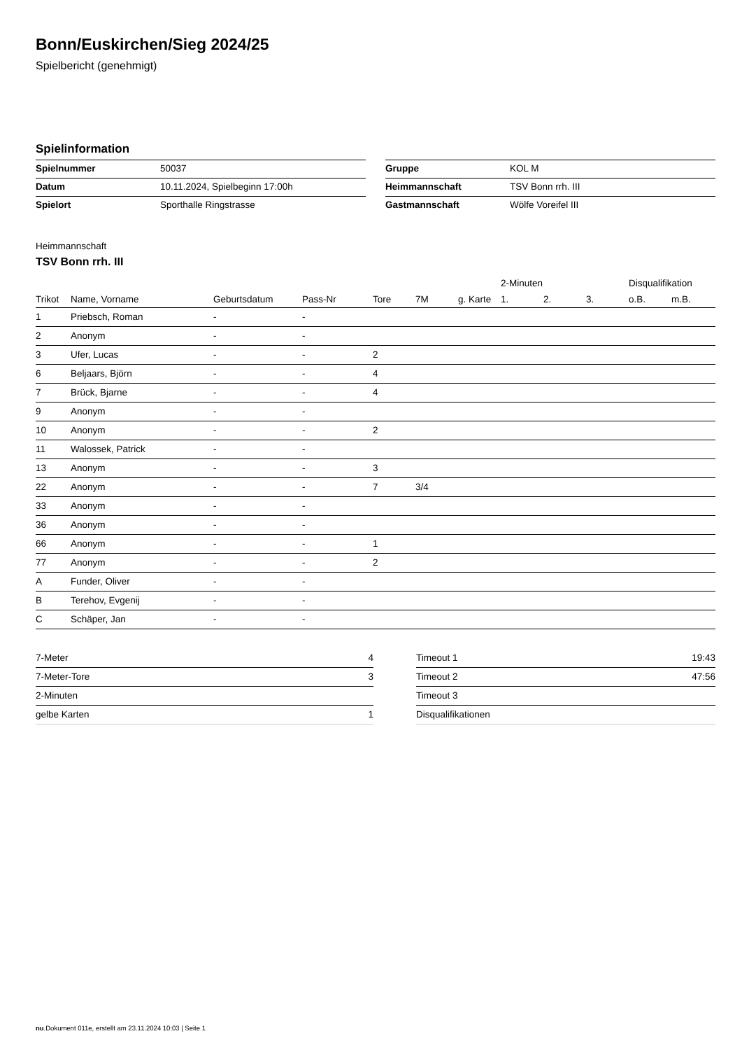Bonn/Euskirchen/Sieg 2024/25
Spielbericht (genehmigt)
Spielinformation
| Spielnummer | 50037 |
| Datum | 10.11.2024, Spielbeginn 17:00h |
| Spielort | Sporthalle Ringstrasse |
| Gruppe | KOL M |
| Heimmannschaft | TSV Bonn rrh. III |
| Gastmannschaft | Wölfe Voreifel III |
Heimmannschaft
TSV Bonn rrh. III
| | | | | | | | 2-Minuten | | | Disqualifikation | |
| --- | --- | --- | --- | --- | --- | --- | --- | --- | --- | --- | --- |
| Trikot | Name, Vorname | Geburtsdatum | Pass-Nr | Tore | 7M | g. Karte | 1. | 2. | 3. | o.B. | m.B. |
| 1 | Priebsch, Roman | - | - | | | | | | | | |
| 2 | Anonym | - | - | | | | | | | | |
| 3 | Ufer, Lucas | - | - | 2 | | | | | | | |
| 6 | Beljaars, Björn | - | - | 4 | | | | | | | |
| 7 | Brück, Bjarne | - | - | 4 | | | | | | | |
| 9 | Anonym | - | - | | | | | | | | |
| 10 | Anonym | - | - | 2 | | | | | | | |
| 11 | Walossek, Patrick | - | - | | | | | | | | |
| 13 | Anonym | - | - | 3 | | | | | | | |
| 22 | Anonym | - | - | 7 | 3/4 | | | | | | |
| 33 | Anonym | - | - | | | | | | | | |
| 36 | Anonym | - | - | | | | | | | | |
| 66 | Anonym | - | - | 1 | | | | | | | |
| 77 | Anonym | - | - | 2 | | | | | | | |
| A | Funder, Oliver | - | - | | | | | | | | |
| B | Terehov, Evgenij | - | - | | | | | | | | |
| C | Schäper, Jan | - | - | | | | | | | | |
| 7-Meter | 4 |
| 7-Meter-Tore | 3 |
| 2-Minuten | |
| gelbe Karten | 1 |
| Timeout 1 | 19:43 |
| Timeout 2 | 47:56 |
| Timeout 3 | |
| Disqualifikationen | |
nu.Dokument 011e, erstellt am 23.11.2024 10:03 | Seite 1